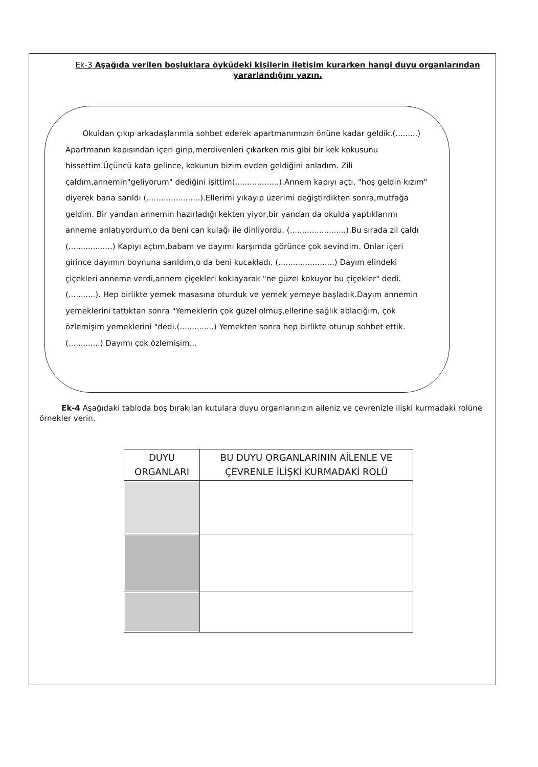Ek-3 Aşağıda verilen boşluklara öyküdeki kişilerin iletişim kurarken hangi duyu organlarından yararlandığını yazın.
Okuldan çıkıp arkadaşlarımla sohbet ederek apartmanımızın önüne kadar geldik.(.........) Apartmanın kapısından içeri girip,merdivenleri çıkarken mis gibi bir kek kokusunu hissettim.Üçüncü kata gelince, kokunun bizim evden geldiğini anladım. Zili çaldım,annemin"geliyorum" dediğini işittim(..................).Annem kapıyı açtı, "hoş geldin kızım" diyerek bana sarıldı (......................).Ellerimi yıkayıp üzerimi değiştirdikten sonra,mutfağa geldim. Bir yandan annemin hazırladığı kekten yiyor,bir yandan da okulda yaptıklarımı anneme anlatıyordum,o da beni can kulağı ile dinliyordu. (.......................).Bu sırada zil çaldı (..................) Kapıyı açtım,babam ve dayımı karşımda görünce çok sevindim. Onlar içeri girince dayımın boynuna sarıldım,o da beni kucakladı. (.......................) Dayım elindeki çiçekleri anneme verdi,annem çiçekleri koklayarak "ne güzel kokuyor bu çiçekler" dedi. (...........). Hep birlikte yemek masasına oturduk ve yemek yemeye başladık.Dayım annemin yemeklerini tattıktan sonra "Yemeklerin çok güzel olmuş,ellerine sağlık ablacığım, çok özlemişim yemeklerini "dedi.(..............) Yemekten sonra hep birlikte oturup sohbet ettik.(.............) Dayımı çok özlemişim...
Ek-4 Aşağıdaki tabloda boş bırakılan kutulara duyu organlarınızın aileniz ve çevrenizle ilişki kurmadaki rolüne örnekler verin.
| DUYU ORGANLARI | BU DUYU ORGANLARININ AİLENLE VE ÇEVRENLE İLİŞKİ KURMADAKİ ROLÜ |
| --- | --- |